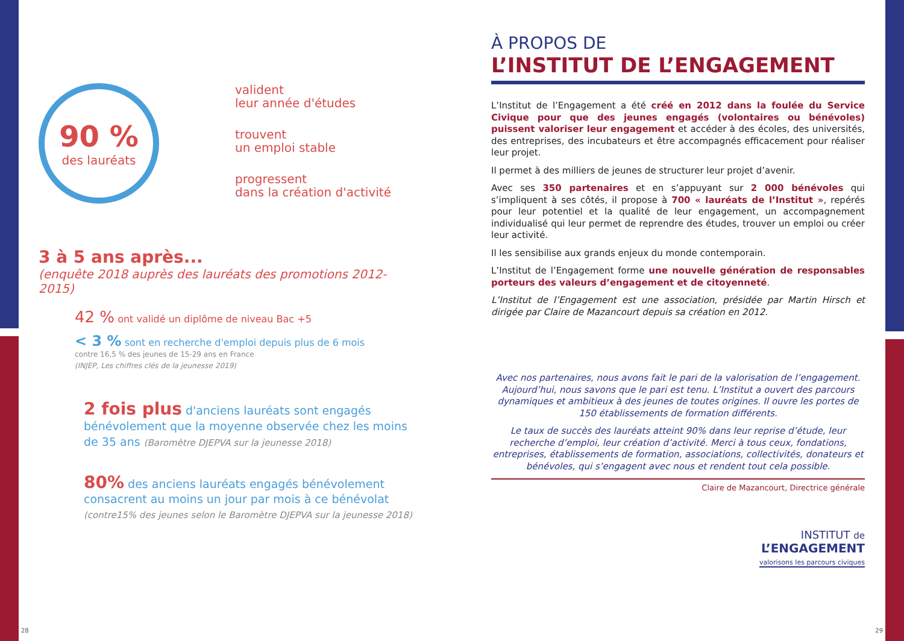90 %
des lauréats
valident
leur année d'études
trouvent
un emploi stable
progressent
dans la création d'activité
3 à 5 ans après...
(enquête 2018 auprès des lauréats des promotions 2012-2015)
42 % ont validé un diplôme de niveau Bac +5
< 3 % sont en recherche d'emploi depuis plus de 6 mois
contre 16,5 % des jeunes de 15-29 ans en France
(INJEP, Les chiffres clés de la jeunesse 2019)
2 fois plus d'anciens lauréats sont engagés bénévolement que la moyenne observée chez les moins de 35 ans (Baromètre DJEPVA sur la jeunesse 2018)
80% des anciens lauréats engagés bénévolement consacrent au moins un jour par mois à ce bénévolat
(contre15% des jeunes selon le Baromètre DJEPVA sur la jeunesse 2018)
À PROPOS DE
L’INSTITUT DE L’ENGAGEMENT
L’Institut de l’Engagement a été créé en 2012 dans la foulée du Service Civique pour que des jeunes engagés (volontaires ou bénévoles) puissent valoriser leur engagement et accéder à des écoles, des universités, des entreprises, des incubateurs et être accompagnés efficacement pour réaliser leur projet.
Il permet à des milliers de jeunes de structurer leur projet d’avenir.
Avec ses 350 partenaires et en s’appuyant sur 2 000 bénévoles qui s’impliquent à ses côtés, il propose à 700 « lauréats de l’Institut », repérés pour leur potentiel et la qualité de leur engagement, un accompagnement individualisé qui leur permet de reprendre des études, trouver un emploi ou créer leur activité.
Il les sensibilise aux grands enjeux du monde contemporain.
L’Institut de l’Engagement forme une nouvelle génération de responsables porteurs des valeurs d’engagement et de citoyenneté.
L’Institut de l’Engagement est une association, présidée par Martin Hirsch et dirigée par Claire de Mazancourt depuis sa création en 2012.
Avec nos partenaires, nous avons fait le pari de la valorisation de l’engagement. Aujourd’hui, nous savons que le pari est tenu. L’Institut a ouvert des parcours dynamiques et ambitieux à des jeunes de toutes origines. Il ouvre les portes de 150 établissements de formation différents.
Le taux de succès des lauréats atteint 90% dans leur reprise d’étude, leur recherche d’emploi, leur création d’activité. Merci à tous ceux, fondations, entreprises, établissements de formation, associations, collectivités, donateurs et bénévoles, qui s’engagent avec nous et rendent tout cela possible.
Claire de Mazancourt, Directrice générale
INSTITUT de
L’ENGAGEMENT
valorisons les parcours civiques
28 29